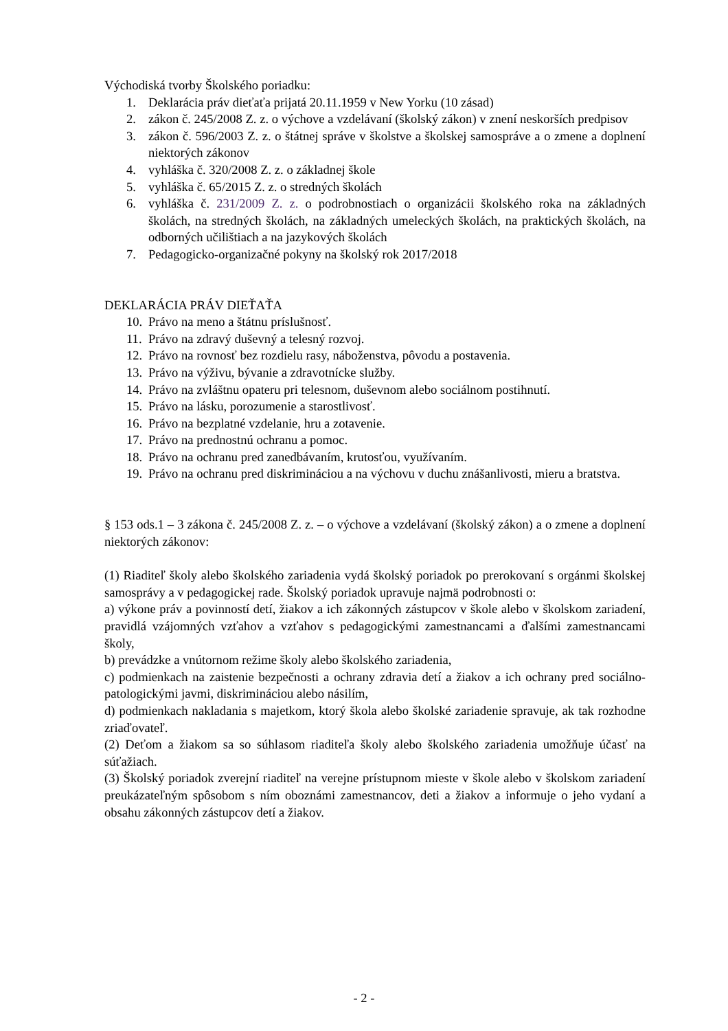Východiská tvorby Školského poriadku:
1. Deklarácia práv dieťaťa prijatá 20.11.1959 v New Yorku (10 zásad)
2. zákon č. 245/2008 Z. z. o výchove a vzdelávaní (školský zákon) v znení neskorších predpisov
3. zákon č. 596/2003 Z. z. o štátnej správe v školstve a školskej samospráve a o zmene a doplnení niektorých zákonov
4. vyhláška č. 320/2008 Z. z. o základnej škole
5. vyhláška č. 65/2015 Z. z. o stredných školách
6. vyhláška č. 231/2009 Z. z. o podrobnostiach o organizácii školského roka na základných školách, na stredných školách, na základných umeleckých školách, na praktických školách, na odborných učilištiach a na jazykových školách
7. Pedagogicko-organizačné pokyny na školský rok 2017/2018
DEKLARÁCIA PRÁV DIEŤAŤA
10. Právo na meno a štátnu príslušnosť.
11. Právo na zdravý duševný a telesný rozvoj.
12. Právo na rovnosť bez rozdielu rasy, náboženstva, pôvodu a postavenia.
13. Právo na výživu, bývanie a zdravotnícke služby.
14. Právo na zvláštnu opateru pri telesnom, duševnom alebo sociálnom postihnutí.
15. Právo na lásku, porozumenie a starostlivosť.
16. Právo na bezplatné vzdelanie, hru a zotavenie.
17. Právo na prednostnú ochranu a pomoc.
18. Právo na ochranu pred zanedbávaním, krutosťou, využívaním.
19. Právo na ochranu pred diskrimináciou a na výchovu v duchu znášanlivosti, mieru a bratstva.
§ 153 ods.1 – 3 zákona č. 245/2008 Z. z. – o výchove a vzdelávaní (školský zákon) a o zmene a doplnení niektorých zákonov:
(1) Riaditeľ školy alebo školského zariadenia vydá školský poriadok po prerokovaní s orgánmi školskej samosprávy a v pedagogickej rade. Školský poriadok upravuje najmä podrobnosti o:
a) výkone práv a povinností detí, žiakov a ich zákonných zástupcov v škole alebo v školskom zariadení, pravidlá vzájomných vzťahov a vzťahov s pedagogickými zamestnancami a ďalšími zamestnancami školy,
b) prevádzke a vnútornom režime školy alebo školského zariadenia,
c) podmienkach na zaistenie bezpečnosti a ochrany zdravia detí a žiakov a ich ochrany pred sociálno-patologickými javmi, diskrimináciou alebo násilím,
d) podmienkach nakladania s majetkom, ktorý škola alebo školské zariadenie spravuje, ak tak rozhodne zriaďovateľ.
(2) Deťom a žiakom sa so súhlasom riaditeľa školy alebo školského zariadenia umožňuje účasť na súťažiach.
(3) Školský poriadok zverejní riaditeľ na verejne prístupnom mieste v škole alebo v školskom zariadení preukázateľným spôsobom s ním oboznámi zamestnancov, deti a žiakov a informuje o jeho vydaní a obsahu zákonných zástupcov detí a žiakov.
- 2 -